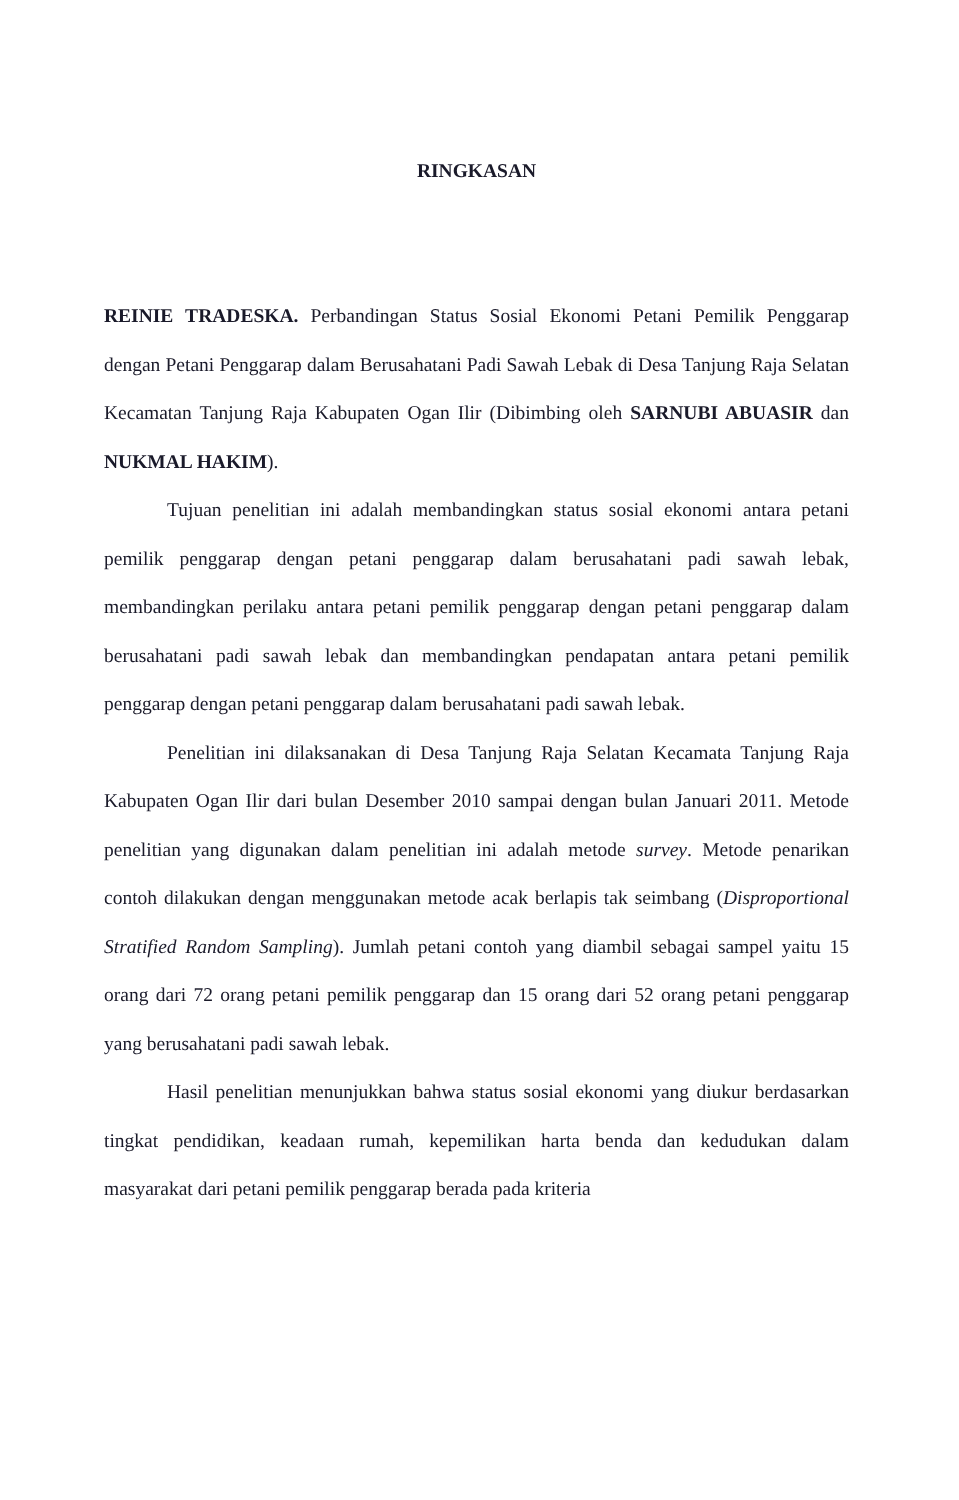RINGKASAN
REINIE TRADESKA. Perbandingan Status Sosial Ekonomi Petani Pemilik Penggarap dengan Petani Penggarap dalam Berusahatani Padi Sawah Lebak di Desa Tanjung Raja Selatan Kecamatan Tanjung Raja Kabupaten Ogan Ilir (Dibimbing oleh SARNUBI ABUASIR dan NUKMAL HAKIM).
Tujuan penelitian ini adalah membandingkan status sosial ekonomi antara petani pemilik penggarap dengan petani penggarap dalam berusahatani padi sawah lebak, membandingkan perilaku antara petani pemilik penggarap dengan petani penggarap dalam berusahatani padi sawah lebak dan membandingkan pendapatan antara petani pemilik penggarap dengan petani penggarap dalam berusahatani padi sawah lebak.
Penelitian ini dilaksanakan di Desa Tanjung Raja Selatan Kecamata Tanjung Raja Kabupaten Ogan Ilir dari bulan Desember 2010 sampai dengan bulan Januari 2011. Metode penelitian yang digunakan dalam penelitian ini adalah metode survey. Metode penarikan contoh dilakukan dengan menggunakan metode acak berlapis tak seimbang (Disproportional Stratified Random Sampling). Jumlah petani contoh yang diambil sebagai sampel yaitu 15 orang dari 72 orang petani pemilik penggarap dan 15 orang dari 52 orang petani penggarap yang berusahatani padi sawah lebak.
Hasil penelitian menunjukkan bahwa status sosial ekonomi yang diukur berdasarkan tingkat pendidikan, keadaan rumah, kepemilikan harta benda dan kedudukan dalam masyarakat dari petani pemilik penggarap berada pada kriteria